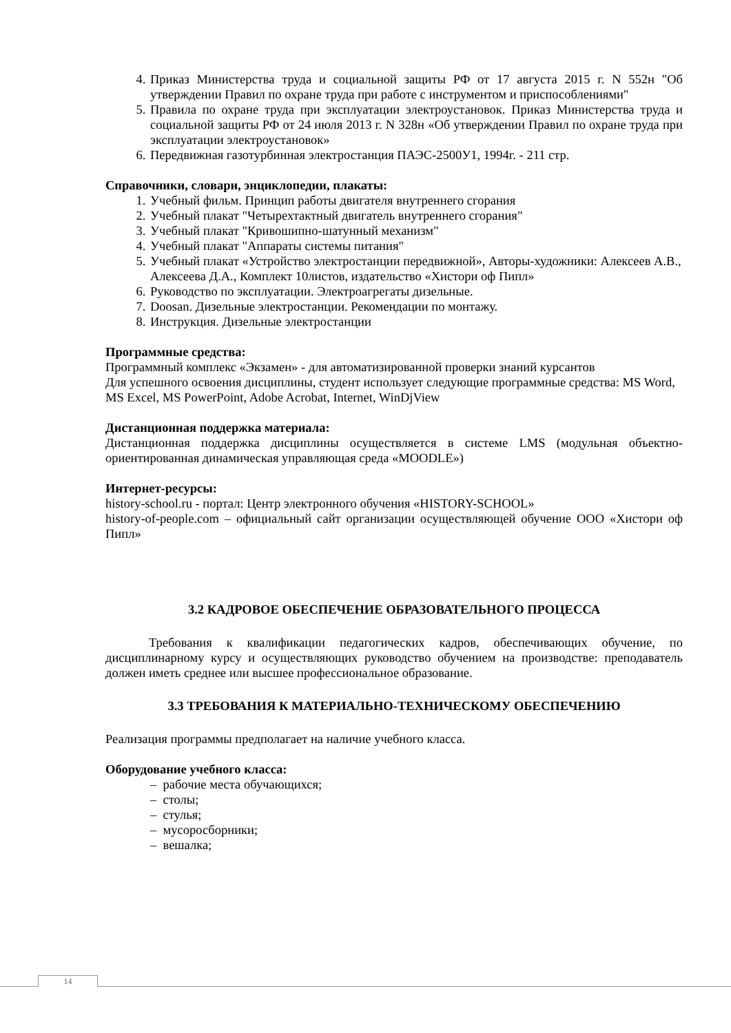4. Приказ Министерства труда и социальной защиты РФ от 17 августа 2015 г. N 552н "Об утверждении Правил по охране труда при работе с инструментом и приспособлениями"
5. Правила по охране труда при эксплуатации электроустановок. Приказ Министерства труда и социальной защиты РФ от 24 июля 2013 г. N 328н «Об утверждении Правил по охране труда при эксплуатации электроустановок»
6. Передвижная газотурбинная электростанция ПАЭС-2500У1, 1994г. - 211 стр.
Справочники, словари, энциклопедии, плакаты:
1. Учебный фильм. Принцип работы двигателя внутреннего сгорания
2. Учебный плакат "Четырехтактный двигатель внутреннего сгорания"
3. Учебный плакат "Кривошипно-шатунный механизм"
4. Учебный плакат "Аппараты системы питания"
5. Учебный плакат «Устройство электростанции передвижной», Авторы-художники: Алексеев А.В., Алексеева Д.А., Комплект 10листов, издательство «Хистори оф Пипл»
6. Руководство по эксплуатации. Электроагрегаты дизельные.
7. Doosan. Дизельные электростанции. Рекомендации по монтажу.
8. Инструкция. Дизельные электростанции
Программные средства:
Программный комплекс «Экзамен» - для автоматизированной проверки знаний курсантов
Для успешного освоения дисциплины, студент использует следующие программные средства: MS Word, MS Excel, MS PowerPoint, Adobe Acrobat, Internet, WinDjView
Дистанционная поддержка материала:
Дистанционная поддержка дисциплины осуществляется в системе LMS (модульная объектно-ориентированная динамическая управляющая среда «MOODLE»)
Интернет-ресурсы:
history-school.ru - портал: Центр электронного обучения «HISTORY-SCHOOL»
history-of-people.com – официальный сайт организации осуществляющей обучение ООО «Хистори оф Пипл»
3.2 КАДРОВОЕ ОБЕСПЕЧЕНИЕ ОБРАЗОВАТЕЛЬНОГО ПРОЦЕССА
Требования к квалификации педагогических кадров, обеспечивающих обучение, по дисциплинарному курсу и осуществляющих руководство обучением на производстве: преподаватель должен иметь среднее или высшее профессиональное образование.
3.3 ТРЕБОВАНИЯ К МАТЕРИАЛЬНО-ТЕХНИЧЕСКОМУ ОБЕСПЕЧЕНИЮ
Реализация программы предполагает на наличие учебного класса.
Оборудование учебного класса:
– рабочие места обучающихся;
– столы;
– стулья;
– мусоросборники;
– вешалка;
14